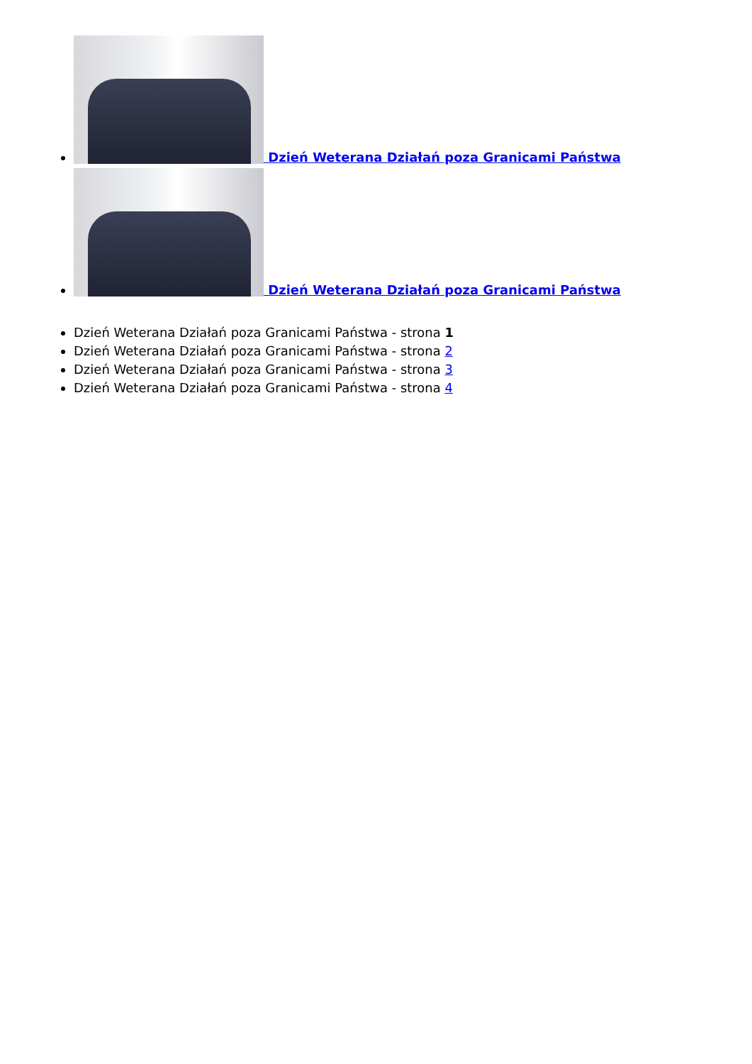Dzień Weterana Działań poza Granicami Państwa
Dzień Weterana Działań poza Granicami Państwa
Dzień Weterana Działań poza Granicami Państwa - strona 1
Dzień Weterana Działań poza Granicami Państwa - strona 2
Dzień Weterana Działań poza Granicami Państwa - strona 3
Dzień Weterana Działań poza Granicami Państwa - strona 4